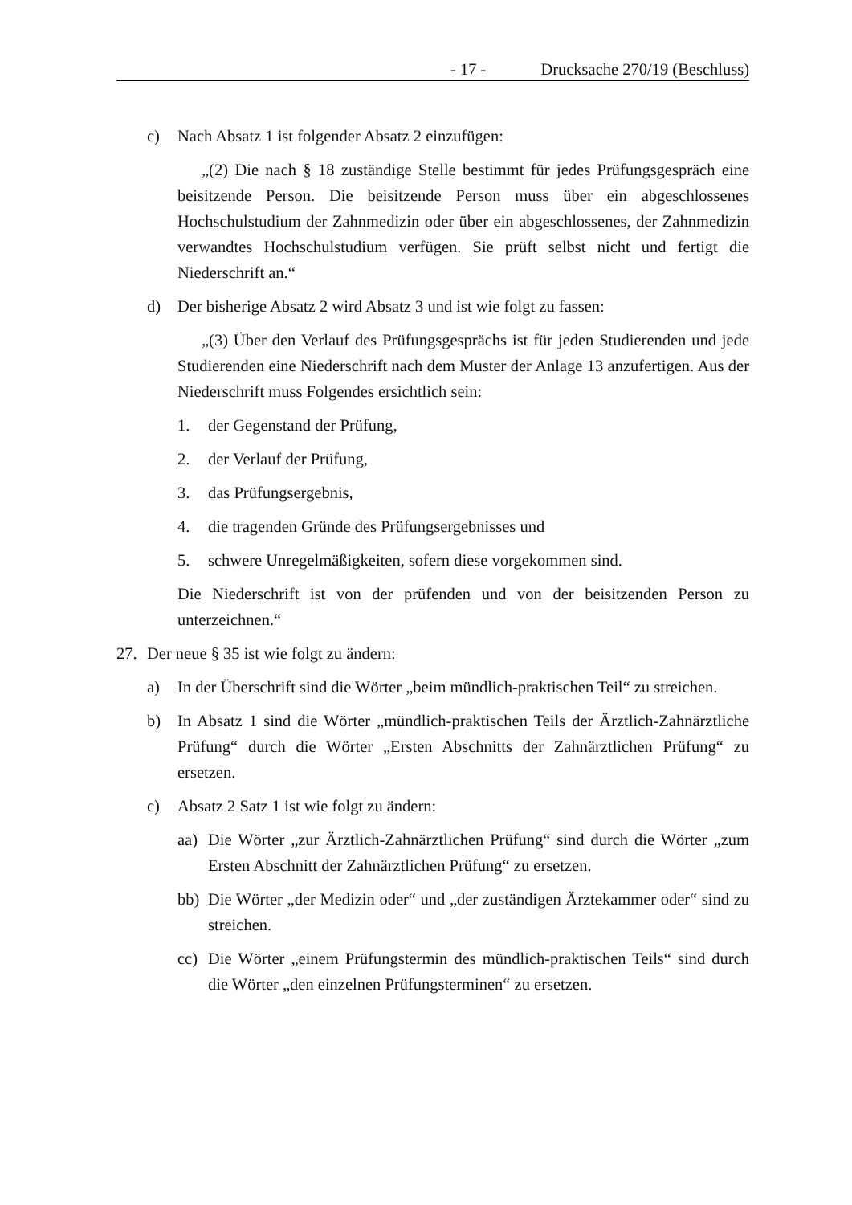- 17 - Drucksache 270/19 (Beschluss)
c) Nach Absatz 1 ist folgender Absatz 2 einzufügen:
„(2) Die nach § 18 zuständige Stelle bestimmt für jedes Prüfungsgespräch eine beisitzende Person. Die beisitzende Person muss über ein abgeschlossenes Hochschulstudium der Zahnmedizin oder über ein abgeschlossenes, der Zahnmedizin verwandtes Hochschulstudium verfügen. Sie prüft selbst nicht und fertigt die Niederschrift an.“
d) Der bisherige Absatz 2 wird Absatz 3 und ist wie folgt zu fassen:
„(3) Über den Verlauf des Prüfungsgesprächs ist für jeden Studierenden und jede Studierenden eine Niederschrift nach dem Muster der Anlage 13 anzufertigen. Aus der Niederschrift muss Folgendes ersichtlich sein:
1. der Gegenstand der Prüfung,
2. der Verlauf der Prüfung,
3. das Prüfungsergebnis,
4. die tragenden Gründe des Prüfungsergebnisses und
5. schwere Unregelmäßigkeiten, sofern diese vorgekommen sind.
Die Niederschrift ist von der prüfenden und von der beisitzenden Person zu unterzeichnen.“
27. Der neue § 35 ist wie folgt zu ändern:
a) In der Überschrift sind die Wörter „beim mündlich-praktischen Teil“ zu streichen.
b) In Absatz 1 sind die Wörter „mündlich-praktischen Teils der Ärztlich-Zahnärztliche Prüfung“ durch die Wörter „Ersten Abschnitts der Zahnärztlichen Prüfung“ zu ersetzen.
c) Absatz 2 Satz 1 ist wie folgt zu ändern:
aa) Die Wörter „zur Ärztlich-Zahnärztlichen Prüfung“ sind durch die Wörter „zum Ersten Abschnitt der Zahnärztlichen Prüfung“ zu ersetzen.
bb) Die Wörter „der Medizin oder“ und „der zuständigen Ärztekammer oder“ sind zu streichen.
cc) Die Wörter „einem Prüfungstermin des mündlich-praktischen Teils“ sind durch die Wörter „den einzelnen Prüfungsterminen“ zu ersetzen.